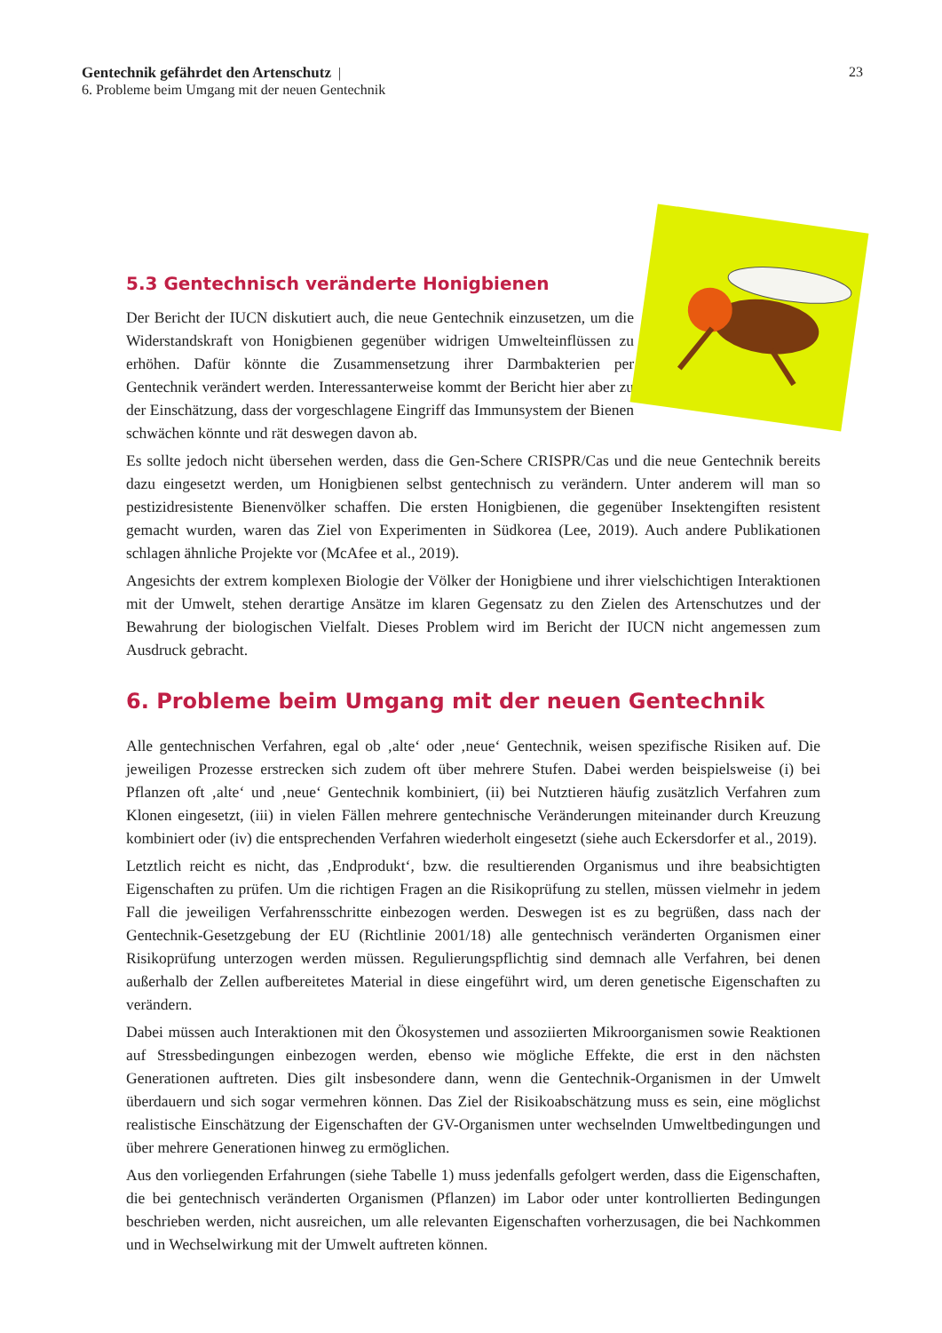23 Gentechnik gefährdet den Artenschutz |
6. Probleme beim Umgang mit der neuen Gentechnik
5.3 Gentechnisch veränderte Honigbienen
Der Bericht der IUCN diskutiert auch, die neue Gentechnik einzusetzen, um die Widerstandskraft von Honigbienen gegenüber widrigen Umwelteinflüssen zu erhöhen. Dafür könnte die Zusammensetzung ihrer Darmbakterien per Gentechnik verändert werden. Interessanterweise kommt der Bericht hier aber zu der Einschätzung, dass der vorgeschlagene Eingriff das Immunsystem der Bienen schwächen könnte und rät deswegen davon ab.
Es sollte jedoch nicht übersehen werden, dass die Gen-Schere CRISPR/Cas und die neue Gentechnik bereits dazu eingesetzt werden, um Honigbienen selbst gentechnisch zu verändern. Unter anderem will man so pestizidresistente Bienenvölker schaffen. Die ersten Honigbienen, die gegenüber Insektengiften resistent gemacht wurden, waren das Ziel von Experimenten in Südkorea (Lee, 2019). Auch andere Publikationen schlagen ähnliche Projekte vor (McAfee et al., 2019).
Angesichts der extrem komplexen Biologie der Völker der Honigbiene und ihrer vielschichtigen Interaktionen mit der Umwelt, stehen derartige Ansätze im klaren Gegensatz zu den Zielen des Artenschutzes und der Bewahrung der biologischen Vielfalt. Dieses Problem wird im Bericht der IUCN nicht angemessen zum Ausdruck gebracht.
6. Probleme beim Umgang mit der neuen Gentechnik
Alle gentechnischen Verfahren, egal ob ‚alte‘ oder ‚neue‘ Gentechnik, weisen spezifische Risiken auf. Die jeweiligen Prozesse erstrecken sich zudem oft über mehrere Stufen. Dabei werden beispielsweise (i) bei Pflanzen oft ‚alte‘ und ‚neue‘ Gentechnik kombiniert, (ii) bei Nutztieren häufig zusätzlich Verfahren zum Klonen eingesetzt, (iii) in vielen Fällen mehrere gentechnische Veränderungen miteinander durch Kreuzung kombiniert oder (iv) die entsprechenden Verfahren wiederholt eingesetzt (siehe auch Eckersdorfer et al., 2019).
Letztlich reicht es nicht, das ‚Endprodukt‘, bzw. die resultierenden Organismus und ihre beabsichtigten Eigenschaften zu prüfen. Um die richtigen Fragen an die Risikoprüfung zu stellen, müssen vielmehr in jedem Fall die jeweiligen Verfahrensschritte einbezogen werden. Deswegen ist es zu begrüßen, dass nach der Gentechnik-Gesetzgebung der EU (Richtlinie 2001/18) alle gentechnisch veränderten Organismen einer Risikoprüfung unterzogen werden müssen. Regulierungspflichtig sind demnach alle Verfahren, bei denen außerhalb der Zellen aufbereitetes Material in diese eingeführt wird, um deren genetische Eigenschaften zu verändern.
Dabei müssen auch Interaktionen mit den Ökosystemen und assoziierten Mikroorganismen sowie Reaktionen auf Stressbedingungen einbezogen werden, ebenso wie mögliche Effekte, die erst in den nächsten Generationen auftreten. Dies gilt insbesondere dann, wenn die Gentechnik-Organismen in der Umwelt überdauern und sich sogar vermehren können. Das Ziel der Risikoabschätzung muss es sein, eine möglichst realistische Einschätzung der Eigenschaften der GV-Organismen unter wechselnden Umweltbedingungen und über mehrere Generationen hinweg zu ermöglichen.
Aus den vorliegenden Erfahrungen (siehe Tabelle 1) muss jedenfalls gefolgert werden, dass die Eigenschaften, die bei gentechnisch veränderten Organismen (Pflanzen) im Labor oder unter kontrollierten Bedingungen beschrieben werden, nicht ausreichen, um alle relevanten Eigenschaften vorherzusagen, die bei Nachkommen und in Wechselwirkung mit der Umwelt auftreten können.